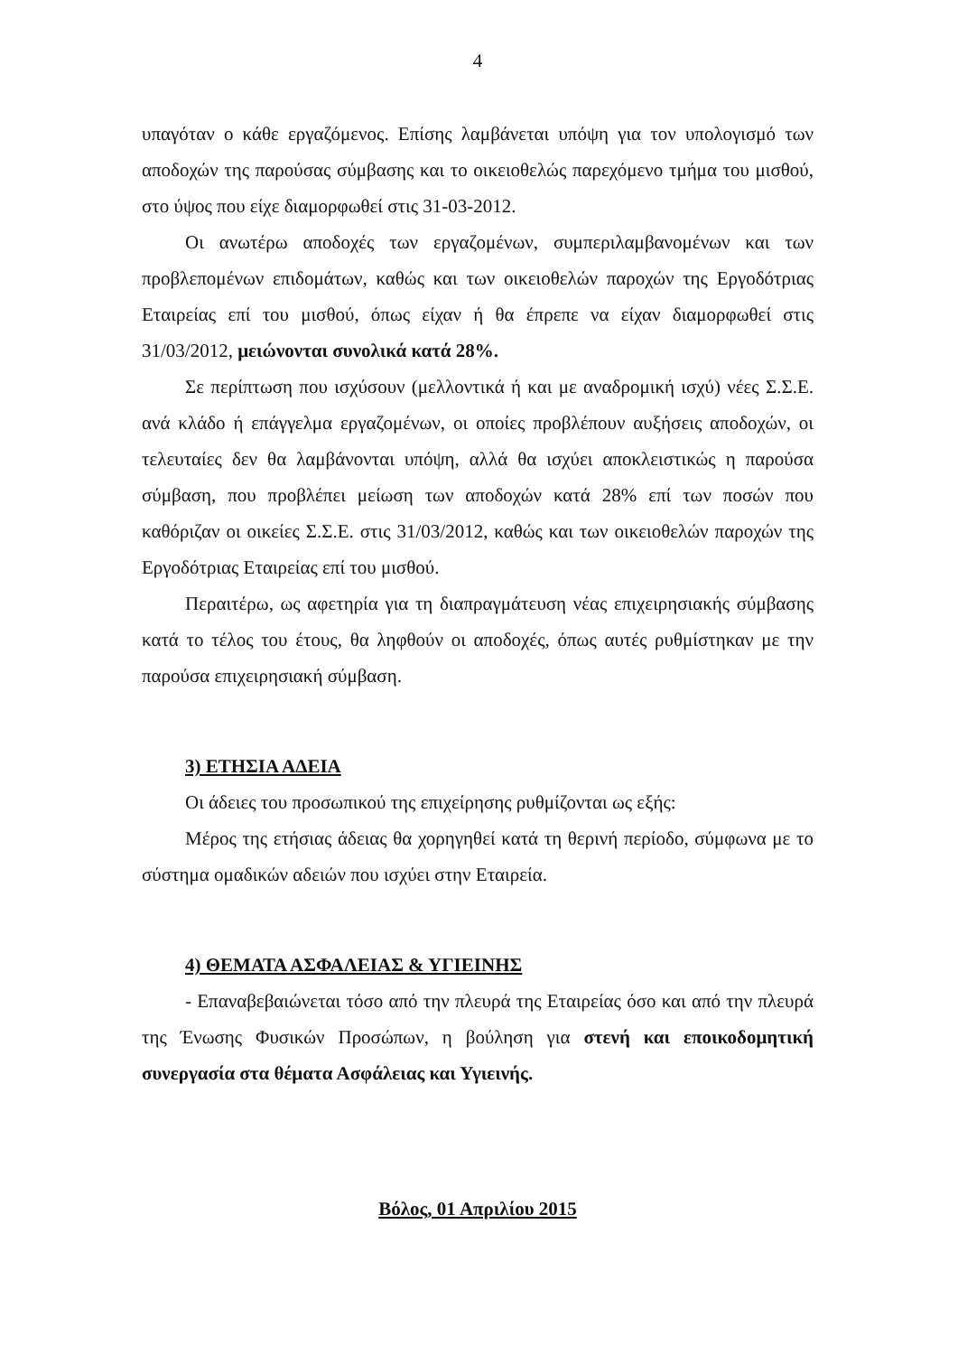4
υπαγόταν ο κάθε εργαζόμενος. Επίσης λαμβάνεται υπόψη για τον υπολογισμό των αποδοχών της παρούσας σύμβασης και το οικειοθελώς παρεχόμενο τμήμα του μισθού, στο ύψος που είχε διαμορφωθεί στις 31-03-2012.
Οι ανωτέρω αποδοχές των εργαζομένων, συμπεριλαμβανομένων και των προβλεπομένων επιδομάτων, καθώς και των οικειοθελών παροχών της Εργοδότριας Εταιρείας επί του μισθού, όπως είχαν ή θα έπρεπε να είχαν διαμορφωθεί στις 31/03/2012, μειώνονται συνολικά κατά 28%.
Σε περίπτωση που ισχύσουν (μελλοντικά ή και με αναδρομική ισχύ) νέες Σ.Σ.Ε. ανά κλάδο ή επάγγελμα εργαζομένων, οι οποίες προβλέπουν αυξήσεις αποδοχών, οι τελευταίες δεν θα λαμβάνονται υπόψη, αλλά θα ισχύει αποκλειστικώς η παρούσα σύμβαση, που προβλέπει μείωση των αποδοχών κατά 28% επί των ποσών που καθόριζαν οι οικείες Σ.Σ.Ε. στις 31/03/2012, καθώς και των οικειοθελών παροχών της Εργοδότριας Εταιρείας επί του μισθού.
Περαιτέρω, ως αφετηρία για τη διαπραγμάτευση νέας επιχειρησιακής σύμβασης κατά το τέλος του έτους, θα ληφθούν οι αποδοχές, όπως αυτές ρυθμίστηκαν με την παρούσα επιχειρησιακή σύμβαση.
3) ΕΤΗΣΙΑ ΑΔΕΙΑ
Οι άδειες του προσωπικού της επιχείρησης ρυθμίζονται ως εξής:
Μέρος της ετήσιας άδειας θα χορηγηθεί κατά τη θερινή περίοδο, σύμφωνα με το σύστημα ομαδικών αδειών που ισχύει στην Εταιρεία.
4) ΘΕΜΑΤΑ ΑΣΦΑΛΕΙΑΣ & ΥΓΙΕΙΝΗΣ
- Επαναβεβαιώνεται τόσο από την πλευρά της Εταιρείας όσο και από την πλευρά της Ένωσης Φυσικών Προσώπων, η βούληση για στενή και εποικοδομητική συνεργασία στα θέματα Ασφάλειας και Υγιεινής.
Βόλος, 01 Απριλίου 2015